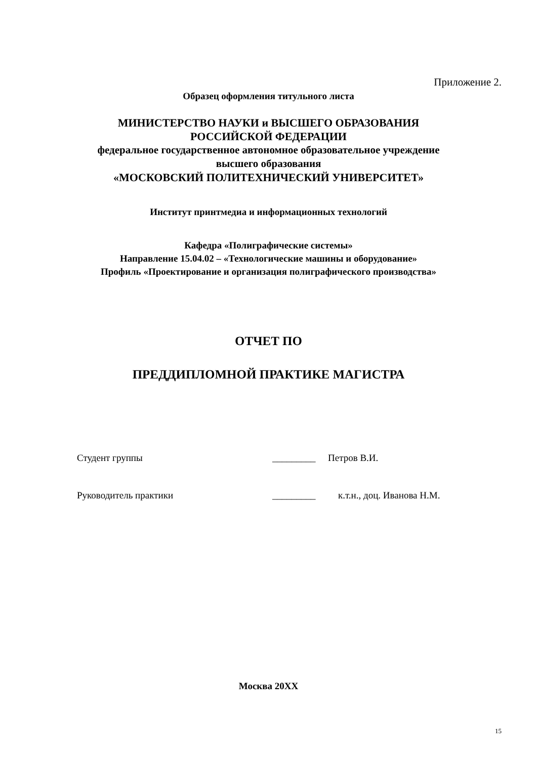Приложение 2.
Образец оформления титульного листа
МИНИСТЕРСТВО НАУКИ и ВЫСШЕГО ОБРАЗОВАНИЯ
РОССИЙСКОЙ ФЕДЕРАЦИИ
федеральное государственное автономное образовательное учреждение
высшего образования
«МОСКОВСКИЙ ПОЛИТЕХНИЧЕСКИЙ УНИВЕРСИТЕТ»
Институт принтмедиа и информационных технологий
Кафедра «Полиграфические системы»
Направление 15.04.02 – «Технологические машины и оборудование»
Профиль «Проектирование и организация полиграфического производства»
ОТЧЕТ ПО
ПРЕДДИПЛОМНОЙ ПРАКТИКЕ МАГИСТРА
Студент группы _________ Петров В.И.
Руководитель практики _________ к.т.н., доц. Иванова Н.М.
Москва 20XX
15